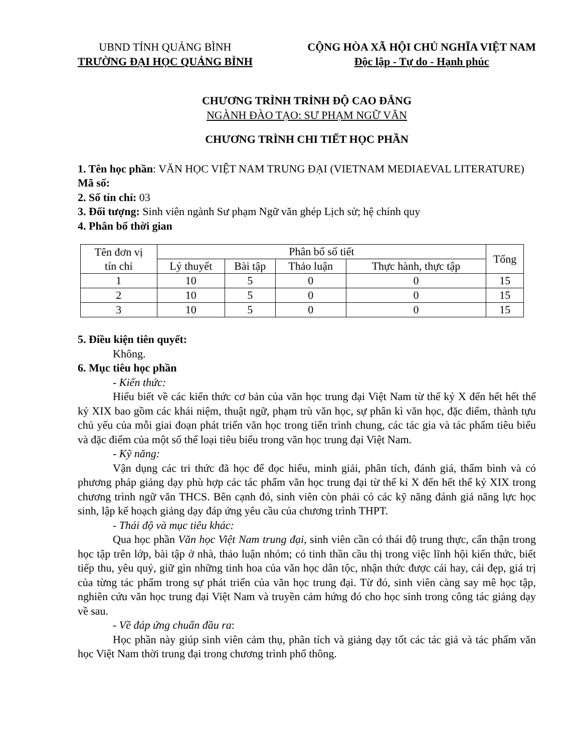UBND TỈNH QUẢNG BÌNH
TRƯỜNG ĐẠI HỌC QUẢNG BÌNH
CỘNG HÒA XÃ HỘI CHỦ NGHĨA VIỆT NAM
Độc lập - Tự do - Hạnh phúc
CHƯƠNG TRÌNH TRÌNH ĐỘ CAO ĐẲNG
NGÀNH ĐÀO TẠO: SƯ PHẠM NGỮ VĂN
CHƯƠNG TRÌNH CHI TIẾT HỌC PHẦN
1. Tên học phần: VĂN HỌC VIỆT NAM TRUNG ĐẠI (VIETNAM MEDIAEVAL LITERATURE)
Mã số:
2. Số tín chỉ: 03
3. Đối tượng: Sinh viên ngành Sư phạm Ngữ văn ghép Lịch sử; hệ chính quy
4. Phân bổ thời gian
| Tên đơn vị tín chỉ | Phân bổ số tiết | | | | Tổng |
| --- | --- | --- | --- | --- | --- |
| | Lý thuyết | Bài tập | Thảo luận | Thực hành, thực tập | |
| 1 | 10 | 5 | 0 | 0 | 15 |
| 2 | 10 | 5 | 0 | 0 | 15 |
| 3 | 10 | 5 | 0 | 0 | 15 |
5. Điều kiện tiên quyết:
Không.
6. Mục tiêu học phần
- Kiến thức:
Hiểu biết về các kiến thức cơ bản của văn học trung đại Việt Nam từ thế kỷ X đến hết hết thế kỷ XIX bao gồm các khái niệm, thuật ngữ, phạm trù văn học, sự phân kì văn học, đặc điểm, thành tựu chủ yếu của mỗi giai đoạn phát triển văn học trong tiến trình chung, các tác gia và tác phẩm tiêu biểu và đặc điểm của một số thể loại tiêu biểu trong văn học trung đại Việt Nam.
- Kỹ năng:
Vận dụng các tri thức đã học để đọc hiểu, minh giải, phân tích, đánh giá, thẩm bình và có phương pháp giảng dạy phù hợp các tác phẩm văn học trung đại từ thế kỉ X đến hết thế kỷ XIX trong chương trình ngữ văn THCS. Bên cạnh đó, sinh viên còn phải có các kỹ năng đánh giá năng lực học sinh, lập kế hoạch giảng dạy đáp ứng yêu cầu của chương trình THPT.
- Thái độ và mục tiêu khác:
Qua học phần Văn học Việt Nam trung đại, sinh viên cần có thái độ trung thực, cẩn thận trong học tập trên lớp, bài tập ở nhà, thảo luận nhóm; có tinh thần cầu thị trong việc lĩnh hội kiến thức, biết tiếp thu, yêu quý, giữ gìn những tinh hoa của văn học dân tộc, nhận thức được cái hay, cái đẹp, giá trị của từng tác phẩm trong sự phát triển của văn học trung đại. Từ đó, sinh viên càng say mê học tập, nghiên cứu văn học trung đại Việt Nam và truyền cảm hứng đó cho học sinh trong công tác giảng dạy về sau.
- Về đáp ứng chuẩn đầu ra:
Học phần này giúp sinh viên cảm thụ, phân tích và giảng dạy tốt các tác giả và tác phẩm văn học Việt Nam thời trung đại trong chương trình phổ thông.